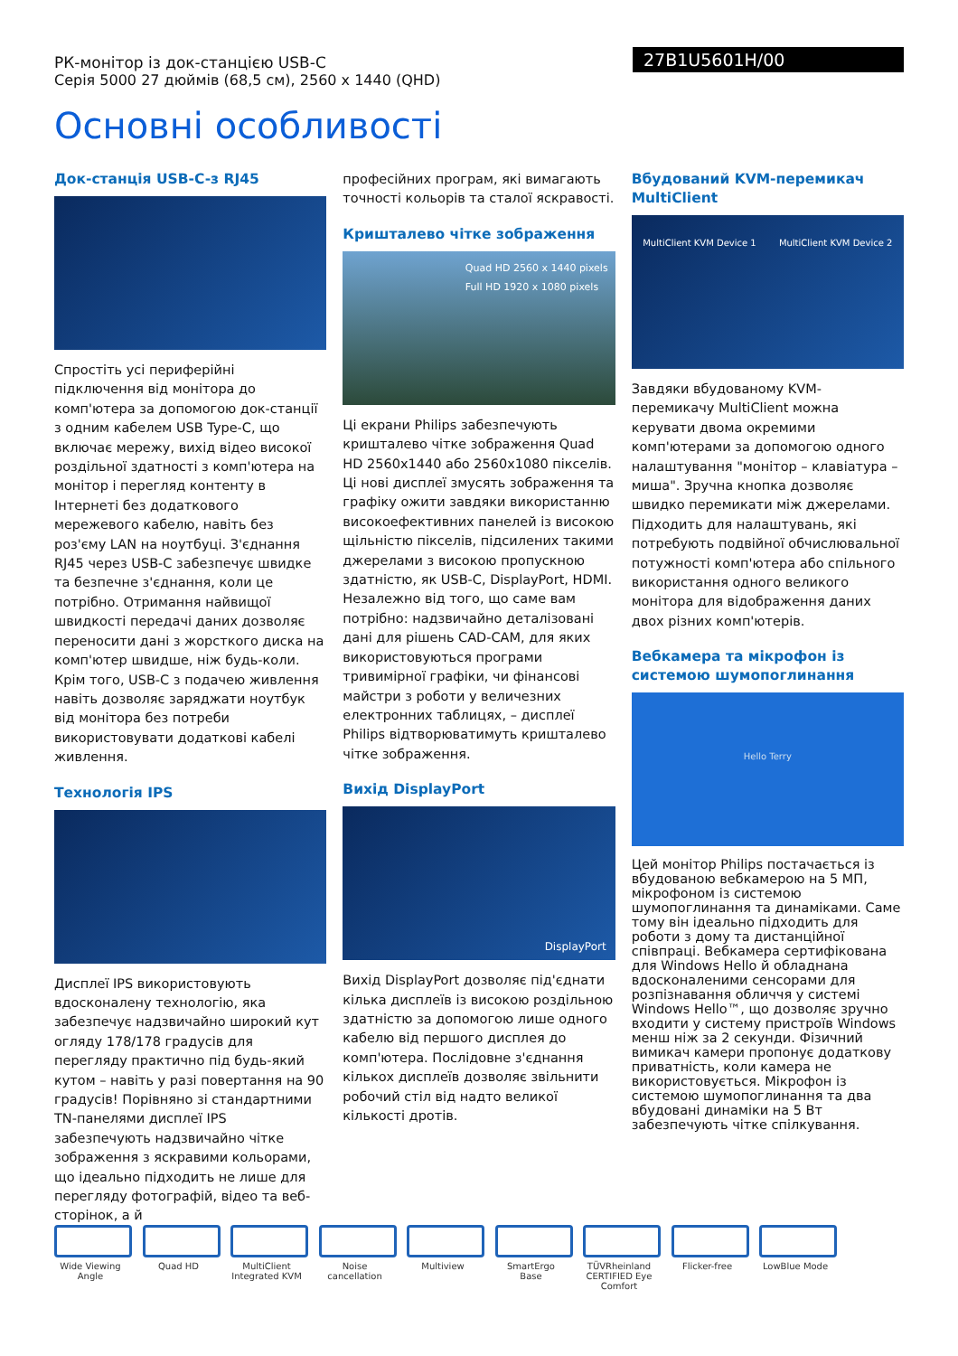РК-монітор із док-станцією USB-C
Серія 5000 27 дюймів (68,5 см), 2560 x 1440 (QHD)
27B1U5601H/00
Основні особливості
Док-станція USB-C-з RJ45
Спростіть усі периферійні підключення від монітора до комп'ютера за допомогою док-станції з одним кабелем USB Type-C, що включає мережу, вихід відео високої роздільної здатності з комп'ютера на монітор і перегляд контенту в Інтернеті без додаткового мережевого кабелю, навіть без роз'єму LAN на ноутбуці. З'єднання RJ45 через USB-C забезпечує швидке та безпечне з'єднання, коли це потрібно. Отримання найвищої швидкості передачі даних дозволяє переносити дані з жорсткого диска на комп'ютер швидше, ніж будь-коли. Крім того, USB-C з подачею живлення навіть дозволяє заряджати ноутбук від монітора без потреби використовувати додаткові кабелі живлення.
Технологія IPS
Дисплеї IPS використовують вдосконалену технологію, яка забезпечує надзвичайно широкий кут огляду 178/178 градусів для перегляду практично під будь-який кутом – навіть у разі повертання на 90 градусів! Порівняно зі стандартними TN-панелями дисплеї IPS забезпечують надзвичайно чітке зображення з яскравими кольорами, що ідеально підходить не лише для перегляду фотографій, відео та веб-сторінок, а й
професійних програм, які вимагають точності кольорів та сталої яскравості.
Кришталево чітке зображення
Quad HD 2560 x 1440 pixels
Full HD 1920 x 1080 pixels
Ці екрани Philips забезпечують кришталево чітке зображення Quad HD 2560x1440 або 2560x1080 пікселів. Ці нові дисплеї змусять зображення та графіку ожити завдяки використанню високоефективних панелей із високою щільністю пікселів, підсилених такими джерелами з високою пропускною здатністю, як USB-C, DisplayPort, HDMI. Незалежно від того, що саме вам потрібно: надзвичайно деталізовані дані для рішень CAD-CAM, для яких використовуються програми тривимірної графіки, чи фінансові майстри з роботи у величезних електронних таблицях, – дисплеї Philips відтворюватимуть кришталево чітке зображення.
Вихід DisplayPort
DisplayPort
Вихід DisplayPort дозволяє під'єднати кілька дисплеїв із високою роздільною здатністю за допомогою лише одного кабелю від першого дисплея до комп'ютера. Послідовне з'єднання кількох дисплеїв дозволяє звільнити робочий стіл від надто великої кількості дротів.
Вбудований KVM-перемикач MultiClient
MultiClient KVM Device 1 MultiClient KVM Device 2
Завдяки вбудованому KVM-перемикачу MultiClient можна керувати двома окремими комп'ютерами за допомогою одного налаштування "монітор – клавіатура – миша". Зручна кнопка дозволяє швидко перемикати між джерелами. Підходить для налаштувань, які потребують подвійної обчислювальної потужності комп'ютера або спільного використання одного великого монітора для відображення даних двох різних комп'ютерів.
Вебкамера та мікрофон із системою шумопоглинання
Hello Terry
Цей монітор Philips постачається із вбудованою вебкамерою на 5 МП, мікрофоном із системою шумопоглинання та динаміками. Саме тому він ідеально підходить для роботи з дому та дистанційної співпраці. Вебкамера сертифікована для Windows Hello й обладнана вдосконаленими сенсорами для розпізнавання обличчя у системі Windows Hello™, що дозволяє зручно входити у систему пристроїв Windows менш ніж за 2 секунди. Фізичний вимикач камери пропонує додаткову приватність, коли камера не використовується. Мікрофон із системою шумопоглинання та два вбудовані динаміки на 5 Вт забезпечують чітке спілкування.
Wide Viewing Angle
Quad HD MultiClient Integrated KVM
Noise cancellation
Multiview SmartErgo Base
TÜVRheinland CERTIFIED Eye Comfort
Flicker-free LowBlue Mode